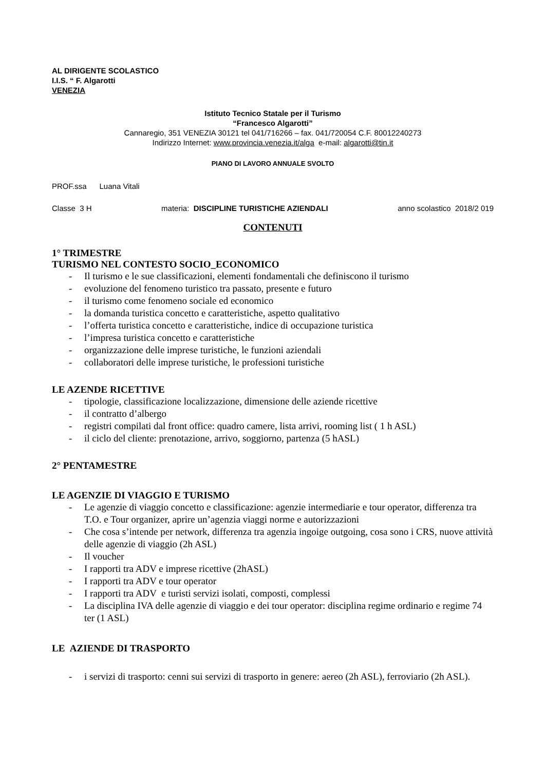AL DIRIGENTE SCOLASTICO
I.I.S. “ F. Algarotti
VENEZIA
Istituto Tecnico Statale per il Turismo
“Francesco Algarotti”
Cannaregio, 351 VENEZIA 30121 tel 041/716266 – fax. 041/720054 C.F. 80012240273
Indirizzo Internet: www.provincia.venezia.it/alga e-mail: algarotti@tin.it
PIANO DI LAVORO ANNUALE SVOLTO
PROF.ssa Luana Vitali
Classe 3 H materia: DISCIPLINE TURISTICHE AZIENDALI anno scolastico 2018/2 019
CONTENUTI
1° TRIMESTRE
TURISMO NEL CONTESTO SOCIO_ECONOMICO
- Il turismo e le sue classificazioni, elementi fondamentali che definiscono il turismo
- evoluzione del fenomeno turistico tra passato, presente e futuro
- il turismo come fenomeno sociale ed economico
- la domanda turistica concetto e caratteristiche, aspetto qualitativo
- l’offerta turistica concetto e caratteristiche, indice di occupazione turistica
- l’impresa turistica concetto e caratteristiche
- organizzazione delle imprese turistiche, le funzioni aziendali
- collaboratori delle imprese turistiche, le professioni turistiche
LE AZENDE RICETTIVE
- tipologie, classificazione localizzazione, dimensione delle aziende ricettive
- il contratto d’albergo
- registri compilati dal front office: quadro camere, lista arrivi, rooming list ( 1 h ASL)
- il ciclo del cliente: prenotazione, arrivo, soggiorno, partenza (5 hASL)
2° PENTAMESTRE
LE AGENZIE DI VIAGGIO E TURISMO
- Le agenzie di viaggio concetto e classificazione: agenzie intermediarie e tour operator, differenza tra T.O. e Tour organizer, aprire un’agenzia viaggi norme e autorizzazioni
- Che cosa s’intende per network, differenza tra agenzia ingoige outgoing, cosa sono i CRS, nuove attività delle agenzie di viaggio (2h ASL)
- Il voucher
- I rapporti tra ADV e imprese ricettive (2hASL)
- I rapporti tra ADV e tour operator
- I rapporti tra ADV e turisti servizi isolati, composti, complessi
- La disciplina IVA delle agenzie di viaggio e dei tour operator: disciplina regime ordinario e regime 74 ter (1 ASL)
LE AZIENDE DI TRASPORTO
- i servizi di trasporto: cenni sui servizi di trasporto in genere: aereo (2h ASL), ferroviario (2h ASL).